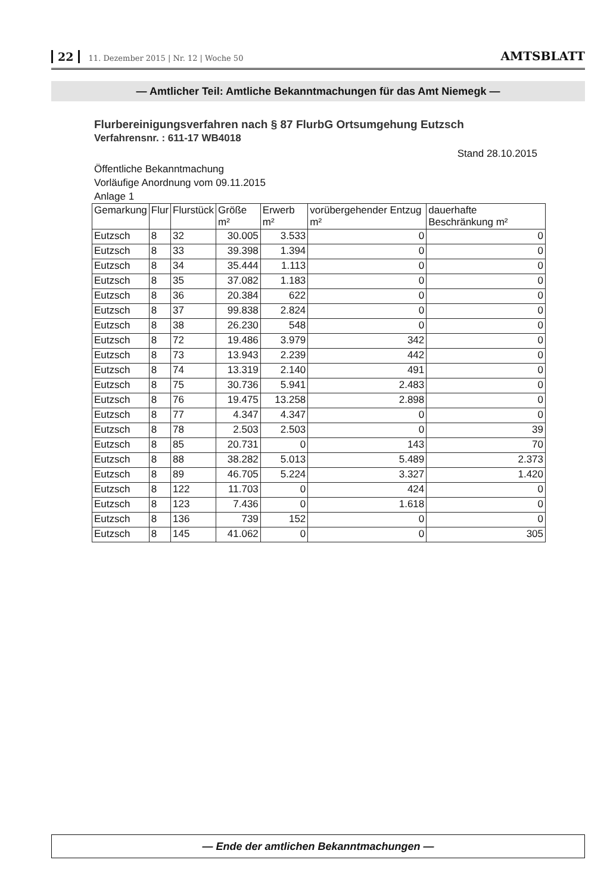22 11. Dezember 2015 | Nr. 12 | Woche 50
AMTSBLATT
— Amtlicher Teil: Amtliche Bekanntmachungen für das Amt Niemegk —
Flurbereinigungsverfahren nach § 87 FlurbG Ortsumgehung Eutzsch
Verfahrensnr. : 611-17 WB4018
Stand 28.10.2015
Öffentliche Bekanntmachung
Vorläufige Anordnung vom 09.11.2015
Anlage 1
| Gemarkung | Flur | Flurstück | Größe m² | Erwerb m² | vorübergehender Entzug m² | dauerhafte Beschränkung m² |
| --- | --- | --- | --- | --- | --- | --- |
| Eutzsch | 8 | 32 | 30.005 | 3.533 | 0 | 0 |
| Eutzsch | 8 | 33 | 39.398 | 1.394 | 0 | 0 |
| Eutzsch | 8 | 34 | 35.444 | 1.113 | 0 | 0 |
| Eutzsch | 8 | 35 | 37.082 | 1.183 | 0 | 0 |
| Eutzsch | 8 | 36 | 20.384 | 622 | 0 | 0 |
| Eutzsch | 8 | 37 | 99.838 | 2.824 | 0 | 0 |
| Eutzsch | 8 | 38 | 26.230 | 548 | 0 | 0 |
| Eutzsch | 8 | 72 | 19.486 | 3.979 | 342 | 0 |
| Eutzsch | 8 | 73 | 13.943 | 2.239 | 442 | 0 |
| Eutzsch | 8 | 74 | 13.319 | 2.140 | 491 | 0 |
| Eutzsch | 8 | 75 | 30.736 | 5.941 | 2.483 | 0 |
| Eutzsch | 8 | 76 | 19.475 | 13.258 | 2.898 | 0 |
| Eutzsch | 8 | 77 | 4.347 | 4.347 | 0 | 0 |
| Eutzsch | 8 | 78 | 2.503 | 2.503 | 0 | 39 |
| Eutzsch | 8 | 85 | 20.731 | 0 | 143 | 70 |
| Eutzsch | 8 | 88 | 38.282 | 5.013 | 5.489 | 2.373 |
| Eutzsch | 8 | 89 | 46.705 | 5.224 | 3.327 | 1.420 |
| Eutzsch | 8 | 122 | 11.703 | 0 | 424 | 0 |
| Eutzsch | 8 | 123 | 7.436 | 0 | 1.618 | 0 |
| Eutzsch | 8 | 136 | 739 | 152 | 0 | 0 |
| Eutzsch | 8 | 145 | 41.062 | 0 | 0 | 305 |
— Ende der amtlichen Bekanntmachungen —